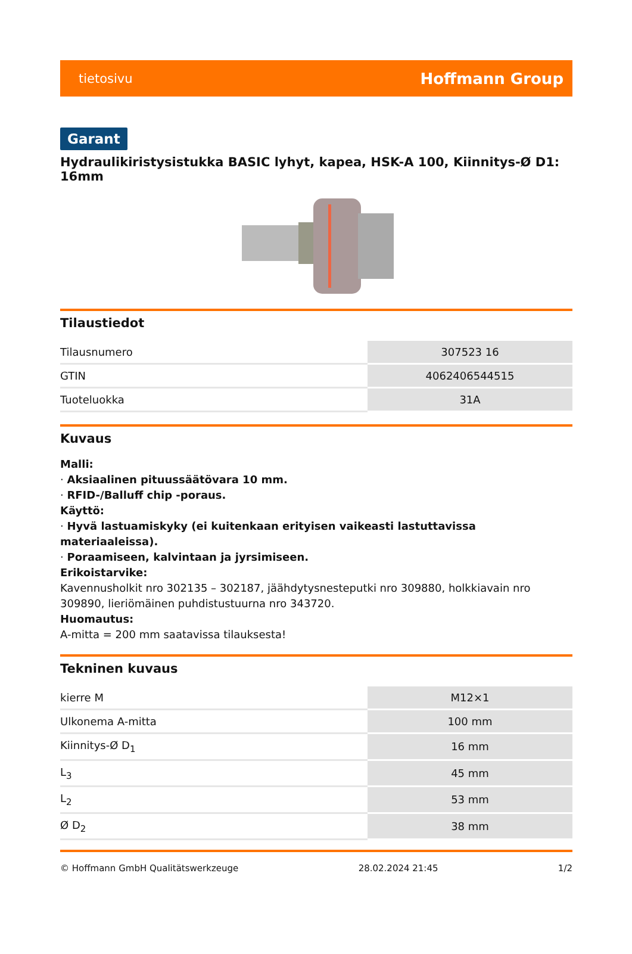tietosivu Hoffmann Group
Garant
Hydraulikiristysistukka BASIC lyhyt, kapea, HSK-A 100, Kiinnitys-Ø D1: 16mm
Tilaustiedot
| Tilausnumero | 307523 16 |
| GTIN | 4062406544515 |
| Tuoteluokka | 31A |
Kuvaus
Malli:
· Aksiaalinen pituussäätövara 10 mm.
· RFID-/Balluff chip -poraus.
Käyttö:
· Hyvä lastuamiskyky (ei kuitenkaan erityisen vaikeasti lastuttavissa materiaaleissa).
· Poraamiseen, kalvintaan ja jyrsimiseen.
Erikoistarvike:
Kavennusholkit nro 302135 – 302187, jäähdytysnesteputki nro 309880, holkkiavain nro 309890, lieriömäinen puhdistustuurna nro 343720.
Huomautus:
A-mitta = 200 mm saatavissa tilauksesta!
Tekninen kuvaus
| kierre M | M12×1 |
| Ulkonema A-mitta | 100 mm |
| Kiinnitys-Ø D<sub>1</sub> | 16 mm |
| L<sub>3</sub> | 45 mm |
| L<sub>2</sub> | 53 mm |
| Ø D<sub>2</sub> | 38 mm |
© Hoffmann GmbH Qualitätswerkzeuge 28.02.2024 21:45 1/2